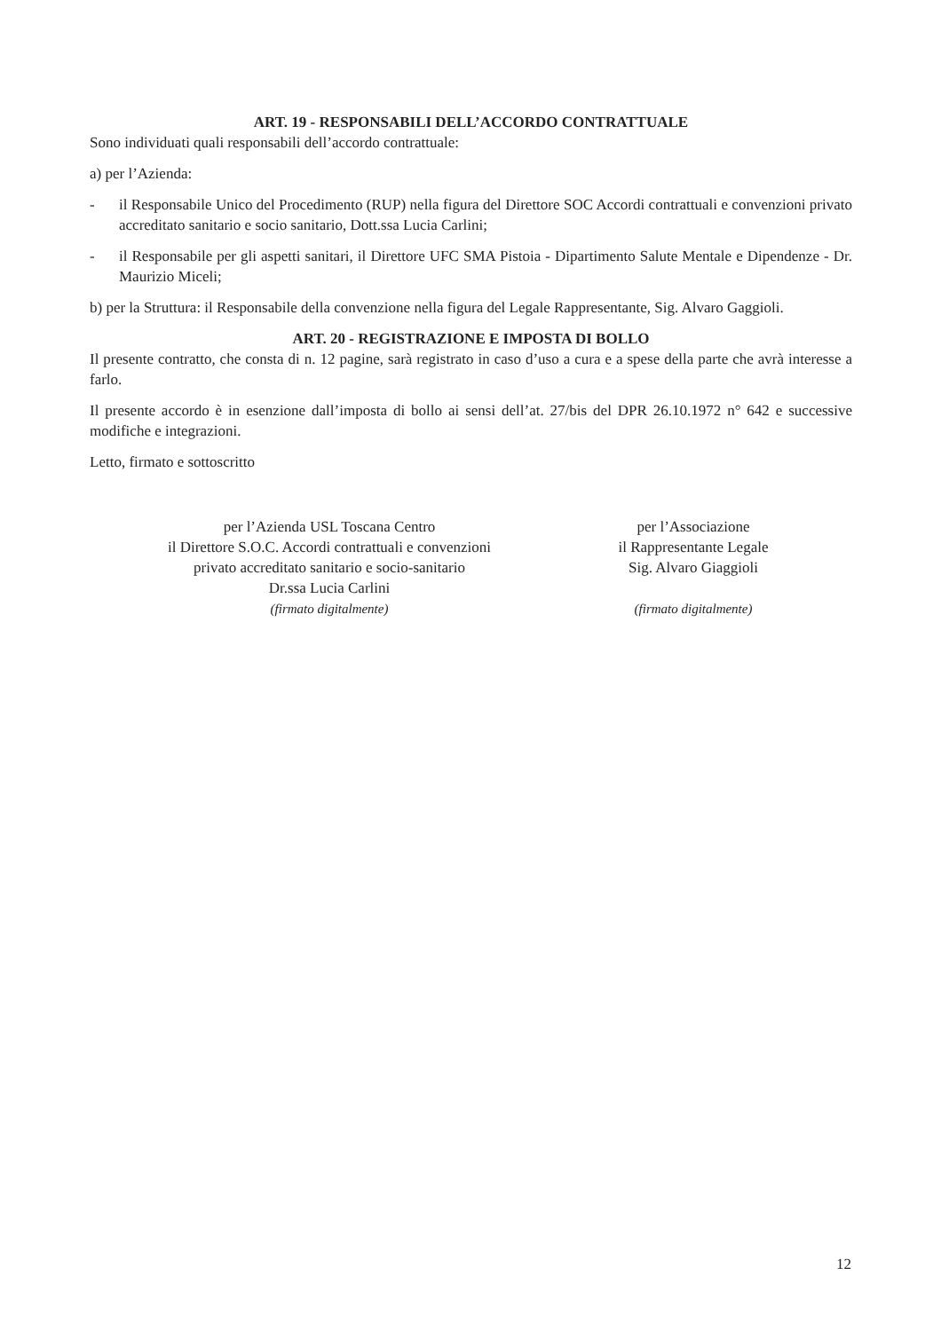ART. 19 - RESPONSABILI DELL’ACCORDO CONTRATTUALE
Sono individuati quali responsabili dell’accordo contrattuale:
a) per l’Azienda:
- il Responsabile Unico del Procedimento (RUP) nella figura del Direttore SOC Accordi contrattuali e convenzioni privato accreditato sanitario e socio sanitario, Dott.ssa Lucia Carlini;
- il Responsabile per gli aspetti sanitari, il Direttore UFC SMA Pistoia - Dipartimento Salute Mentale e Dipendenze - Dr. Maurizio Miceli;
b) per la Struttura: il Responsabile della convenzione nella figura del Legale Rappresentante, Sig. Alvaro Gaggioli.
ART. 20 - REGISTRAZIONE E IMPOSTA DI BOLLO
Il presente contratto, che consta di n. 12 pagine, sarà registrato in caso d’uso a cura e a spese della parte che avrà interesse a farlo.
Il presente accordo è in esenzione dall’imposta di bollo ai sensi dell’at. 27/bis del DPR 26.10.1972 n° 642 e successive modifiche e integrazioni.
Letto, firmato e sottoscritto
per l’Azienda USL Toscana Centro
il Direttore S.O.C. Accordi contrattuali e convenzioni
privato accreditato sanitario e socio-sanitario
Dr.ssa Lucia Carlini
(firmato digitalmente)
per l’Associazione
il Rappresentante Legale
Sig. Alvaro Giaggioli
(firmato digitalmente)
12